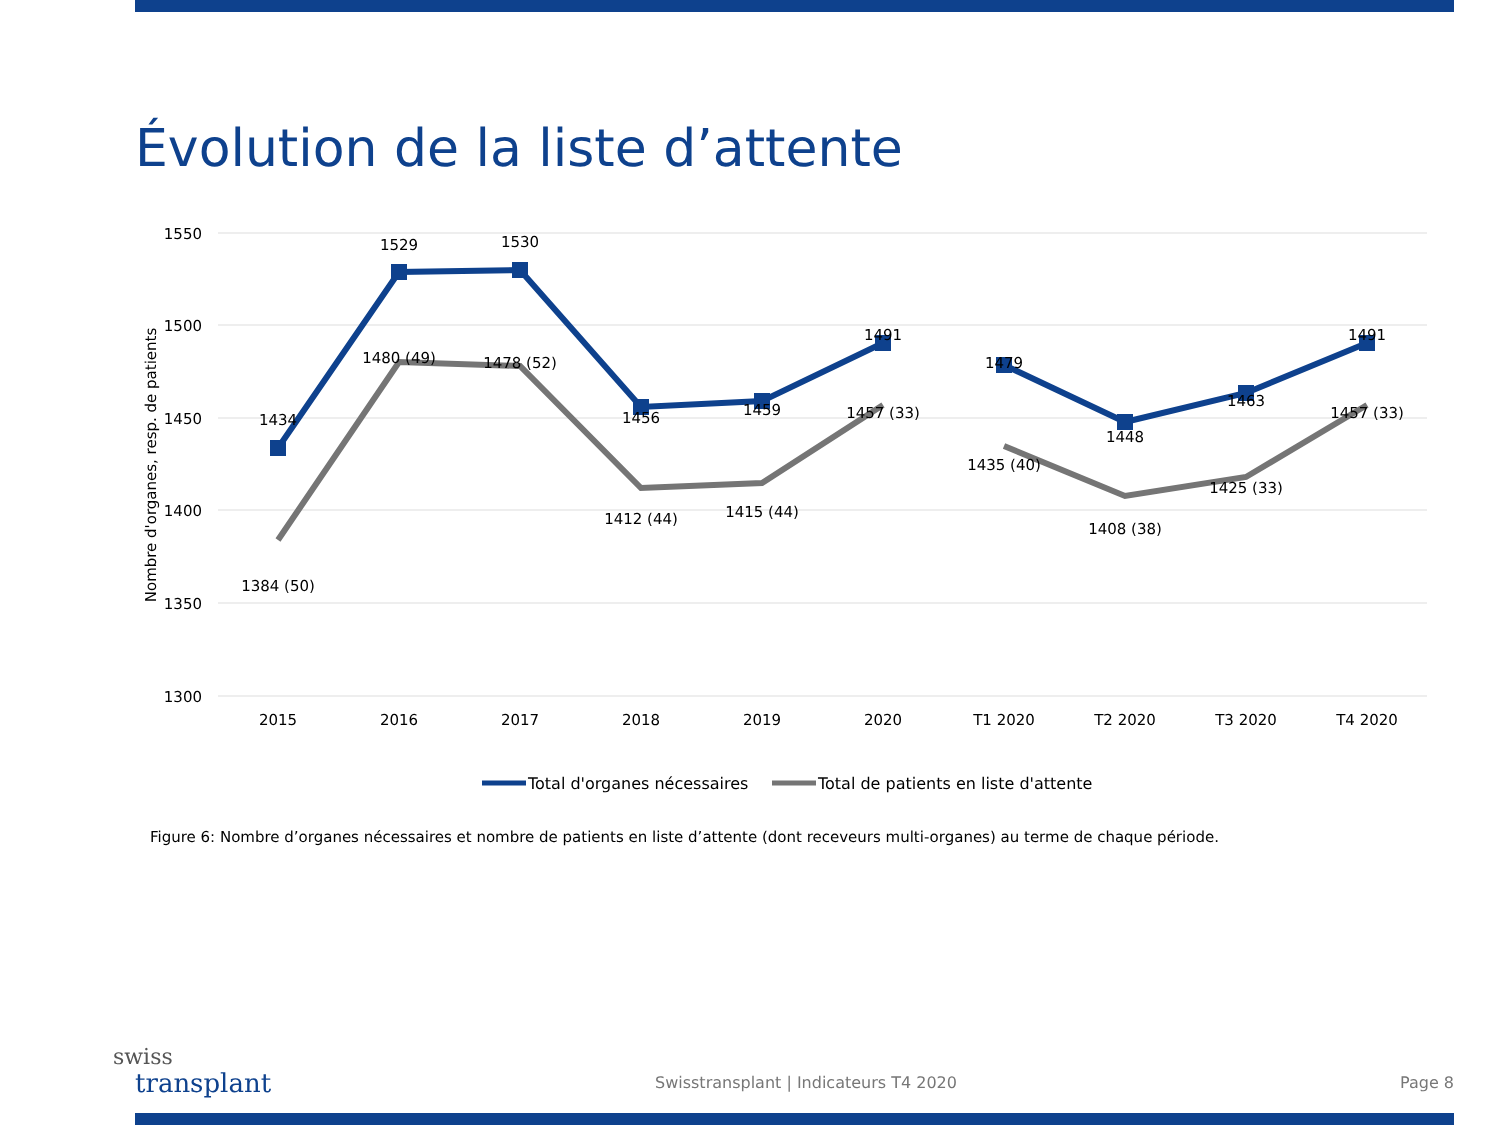Évolution de la liste d’attente
1550
1500
1450
1400
1350
1300
Nombre d'organes, resp. de patients
2015
2016
2017
2018
2019
2020
T1 2020
T2 2020
T3 2020
T4 2020
1434
1529
1530
1456
1459
1491
1479
1448
1463
1491
1384 (50)
1480 (49)
1478 (52)
1412 (44)
1415 (44)
1457 (33)
1435 (40)
1408 (38)
1425 (33)
1457 (33)
Total d'organes nécessaires
Total de patients en liste d'attente
Figure 6: Nombre d’organes nécessaires et nombre de patients en liste d’attente (dont receveurs multi-organes) au terme de chaque période.
swiss
transplant
Swisstransplant | Indicateurs T4 2020
Page 8